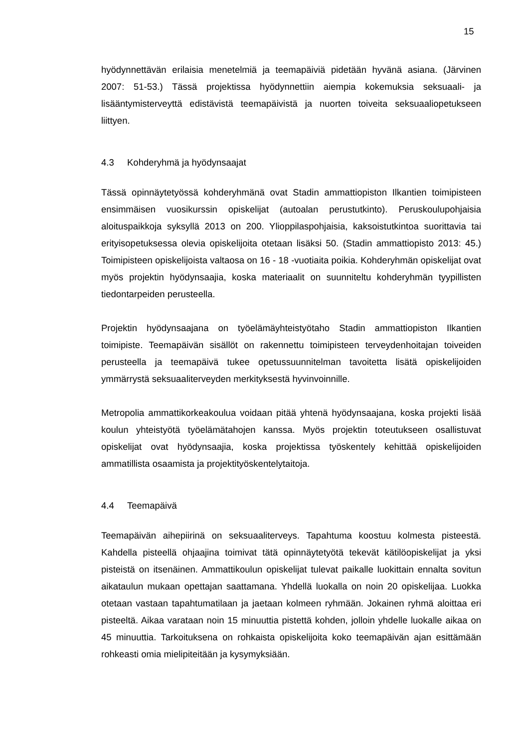15
hyödynnettävän erilaisia menetelmiä ja teemapäiviä pidetään hyvänä asiana. (Järvinen 2007: 51-53.) Tässä projektissa hyödynnettiin aiempia kokemuksia seksuaali- ja lisääntymisterveyttä edistävistä teemapäivistä ja nuorten toiveita seksuaaliopetukseen liittyen.
4.3 Kohderyhmä ja hyödynsaajat
Tässä opinnäytetyössä kohderyhmänä ovat Stadin ammattiopiston Ilkantien toimipisteen ensimmäisen vuosikurssin opiskelijat (autoalan perustutkinto). Peruskoulupohjaisia aloituspaikkoja syksyllä 2013 on 200. Ylioppilaspohjaisia, kaksoistutkintoa suorittavia tai erityisopetuksessa olevia opiskelijoita otetaan lisäksi 50. (Stadin ammattiopisto 2013: 45.) Toimipisteen opiskelijoista valtaosa on 16 - 18 -vuotiaita poikia. Kohderyhmän opiskelijat ovat myös projektin hyödynsaajia, koska materiaalit on suunniteltu kohderyhmän tyypillisten tiedontarpeiden perusteella.
Projektin hyödynsaajana on työelämäyhteistyötaho Stadin ammattiopiston Ilkantien toimipiste. Teemapäivän sisällöt on rakennettu toimipisteen terveydenhoitajan toiveiden perusteella ja teemapäivä tukee opetussuunnitelman tavoitetta lisätä opiskelijoiden ymmärrystä seksuaaliterveyden merkityksestä hyvinvoinnille.
Metropolia ammattikorkeakoulua voidaan pitää yhtenä hyödynsaajana, koska projekti lisää koulun yhteistyötä työelämätahojen kanssa. Myös projektin toteutukseen osallistuvat opiskelijat ovat hyödynsaajia, koska projektissa työskentely kehittää opiskelijoiden ammatillista osaamista ja projektityöskentelytaitoja.
4.4 Teemapäivä
Teemapäivän aihepiirinä on seksuaaliterveys. Tapahtuma koostuu kolmesta pisteestä. Kahdella pisteellä ohjaajina toimivat tätä opinnäytetyötä tekevät kätilöopiskelijat ja yksi pisteistä on itsenäinen. Ammattikoulun opiskelijat tulevat paikalle luokittain ennalta sovitun aikataulun mukaan opettajan saattamana. Yhdellä luokalla on noin 20 opiskelijaa. Luokka otetaan vastaan tapahtumatilaan ja jaetaan kolmeen ryhmään. Jokainen ryhmä aloittaa eri pisteeltä. Aikaa varataan noin 15 minuuttia pistettä kohden, jolloin yhdelle luokalle aikaa on 45 minuuttia. Tarkoituksena on rohkaista opiskelijoita koko teemapäivän ajan esittämään rohkeasti omia mielipiteitään ja kysymyksiään.